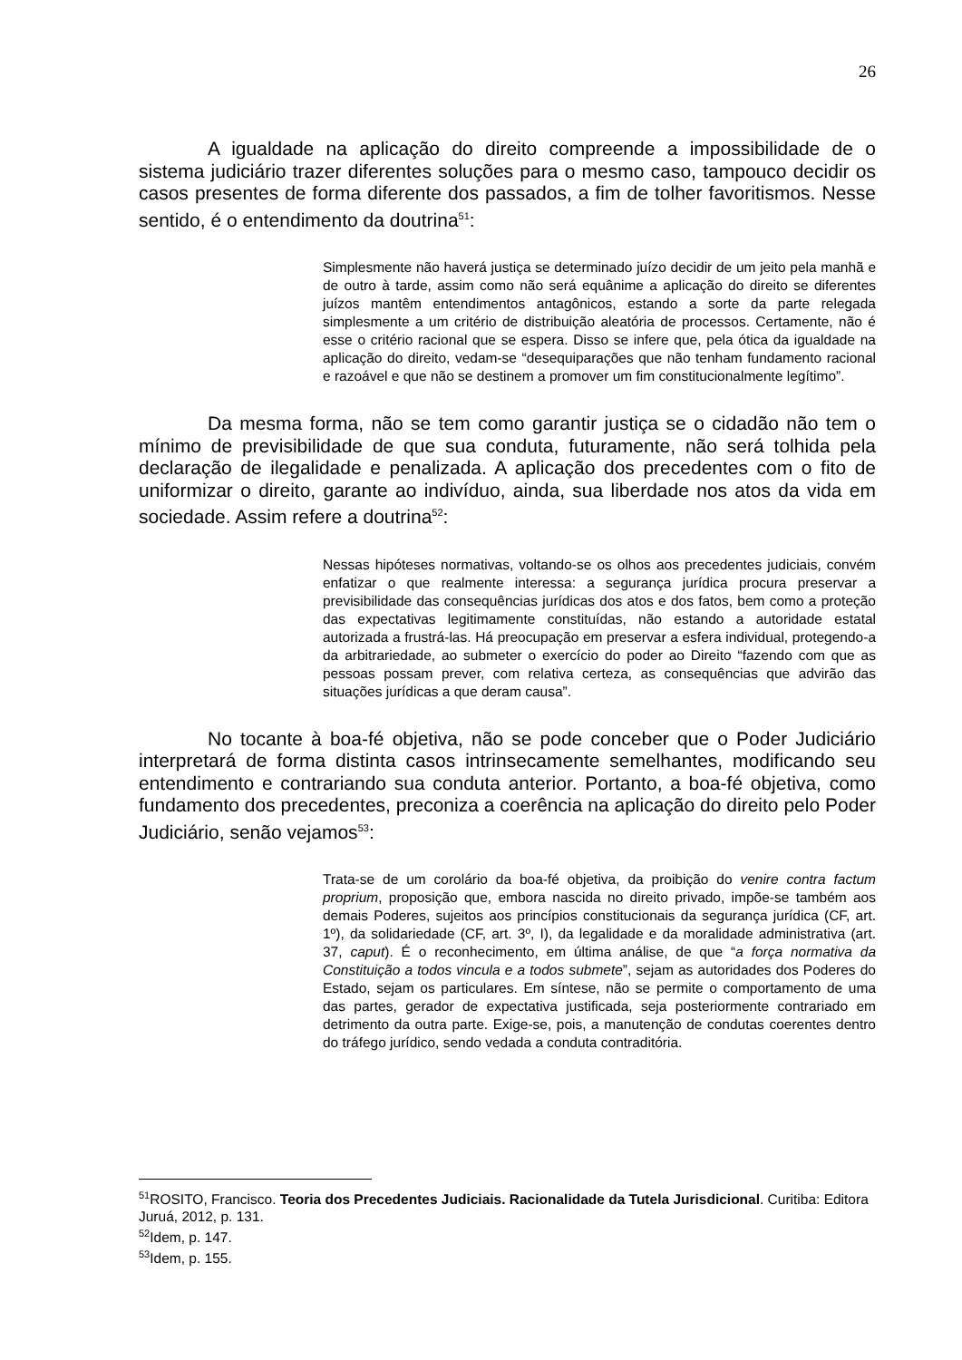26
A igualdade na aplicação do direito compreende a impossibilidade de o sistema judiciário trazer diferentes soluções para o mesmo caso, tampouco decidir os casos presentes de forma diferente dos passados, a fim de tolher favoritismos. Nesse sentido, é o entendimento da doutrina<sup>51</sup>:
Simplesmente não haverá justiça se determinado juízo decidir de um jeito pela manhã e de outro à tarde, assim como não será equânime a aplicação do direito se diferentes juízos mantêm entendimentos antagônicos, estando a sorte da parte relegada simplesmente a um critério de distribuição aleatória de processos. Certamente, não é esse o critério racional que se espera. Disso se infere que, pela ótica da igualdade na aplicação do direito, vedam-se “desequiparações que não tenham fundamento racional e razoável e que não se destinem a promover um fim constitucionalmente legítimo”.
Da mesma forma, não se tem como garantir justiça se o cidadão não tem o mínimo de previsibilidade de que sua conduta, futuramente, não será tolhida pela declaração de ilegalidade e penalizada. A aplicação dos precedentes com o fito de uniformizar o direito, garante ao indivíduo, ainda, sua liberdade nos atos da vida em sociedade. Assim refere a doutrina<sup>52</sup>:
Nessas hipóteses normativas, voltando-se os olhos aos precedentes judiciais, convém enfatizar o que realmente interessa: a segurança jurídica procura preservar a previsibilidade das consequências jurídicas dos atos e dos fatos, bem como a proteção das expectativas legitimamente constituídas, não estando a autoridade estatal autorizada a frustrá-las. Há preocupação em preservar a esfera individual, protegendo-a da arbitrariedade, ao submeter o exercício do poder ao Direito “fazendo com que as pessoas possam prever, com relativa certeza, as consequências que advirão das situações jurídicas a que deram causa”.
No tocante à boa-fé objetiva, não se pode conceber que o Poder Judiciário interpretará de forma distinta casos intrinsecamente semelhantes, modificando seu entendimento e contrariando sua conduta anterior. Portanto, a boa-fé objetiva, como fundamento dos precedentes, preconiza a coerência na aplicação do direito pelo Poder Judiciário, senão vejamos<sup>53</sup>:
Trata-se de um corolário da boa-fé objetiva, da proibição do venire contra factum proprium, proposição que, embora nascida no direito privado, impõe-se também aos demais Poderes, sujeitos aos princípios constitucionais da segurança jurídica (CF, art. 1º), da solidariedade (CF, art. 3º, I), da legalidade e da moralidade administrativa (art. 37, caput). É o reconhecimento, em última análise, de que “a força normativa da Constituição a todos vincula e a todos submete”, sejam as autoridades dos Poderes do Estado, sejam os particulares. Em síntese, não se permite o comportamento de uma das partes, gerador de expectativa justificada, seja posteriormente contrariado em detrimento da outra parte. Exige-se, pois, a manutenção de condutas coerentes dentro do tráfego jurídico, sendo vedada a conduta contraditória.
<sup>51</sup> ROSITO, Francisco. Teoria dos Precedentes Judiciais. Racionalidade da Tutela Jurisdicional. Curitiba: Editora Juruá, 2012, p. 131.
<sup>52</sup> Idem, p. 147.
<sup>53</sup> Idem, p. 155.